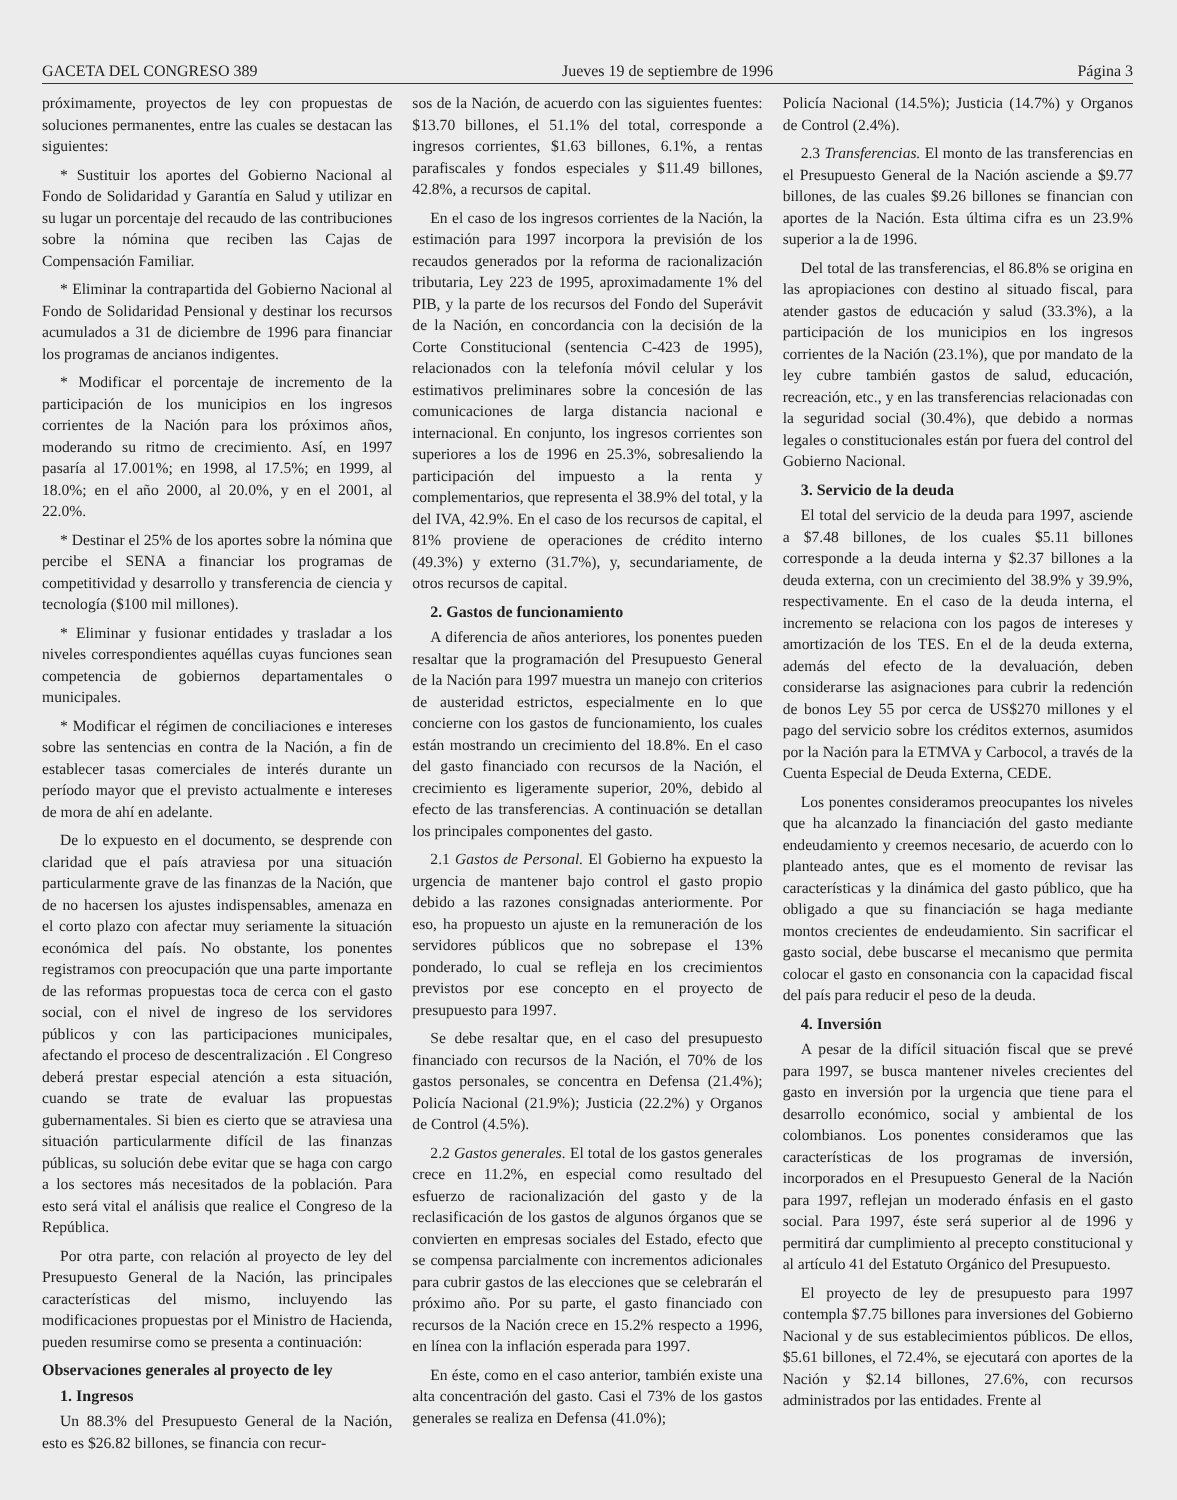GACETA DEL CONGRESO 389 Jueves 19 de septiembre de 1996 Página 3
próximamente, proyectos de ley con propuestas de soluciones permanentes, entre las cuales se destacan las siguientes:
* Sustituir los aportes del Gobierno Nacional al Fondo de Solidaridad y Garantía en Salud y utilizar en su lugar un porcentaje del recaudo de las contribuciones sobre la nómina que reciben las Cajas de Compensación Familiar.
* Eliminar la contrapartida del Gobierno Nacional al Fondo de Solidaridad Pensional y destinar los recursos acumulados a 31 de diciembre de 1996 para financiar los programas de ancianos indigentes.
* Modificar el porcentaje de incremento de la participación de los municipios en los ingresos corrientes de la Nación para los próximos años, moderando su ritmo de crecimiento. Así, en 1997 pasaría al 17.001%; en 1998, al 17.5%; en 1999, al 18.0%; en el año 2000, al 20.0%, y en el 2001, al 22.0%.
* Destinar el 25% de los aportes sobre la nómina que percibe el SENA a financiar los programas de competitividad y desarrollo y transferencia de ciencia y tecnología ($100 mil millones).
* Eliminar y fusionar entidades y trasladar a los niveles correspondientes aquéllas cuyas funciones sean competencia de gobiernos departamentales o municipales.
* Modificar el régimen de conciliaciones e intereses sobre las sentencias en contra de la Nación, a fin de establecer tasas comerciales de interés durante un período mayor que el previsto actualmente e intereses de mora de ahí en adelante.
De lo expuesto en el documento, se desprende con claridad que el país atraviesa por una situación particularmente grave de las finanzas de la Nación, que de no hacersen los ajustes indispensables, amenaza en el corto plazo con afectar muy seriamente la situación económica del país. No obstante, los ponentes registramos con preocupación que una parte importante de las reformas propuestas toca de cerca con el gasto social, con el nivel de ingreso de los servidores públicos y con las participaciones municipales, afectando el proceso de descentralización . El Congreso deberá prestar especial atención a esta situación, cuando se trate de evaluar las propuestas gubernamentales. Si bien es cierto que se atraviesa una situación particularmente difícil de las finanzas públicas, su solución debe evitar que se haga con cargo a los sectores más necesitados de la población. Para esto será vital el análisis que realice el Congreso de la República.
Por otra parte, con relación al proyecto de ley del Presupuesto General de la Nación, las principales características del mismo, incluyendo las modificaciones propuestas por el Ministro de Hacienda, pueden resumirse como se presenta a continuación:
Observaciones generales al proyecto de ley
1. Ingresos
Un 88.3% del Presupuesto General de la Nación, esto es $26.82 billones, se financia con recur-
sos de la Nación, de acuerdo con las siguientes fuentes: $13.70 billones, el 51.1% del total, corresponde a ingresos corrientes, $1.63 billones, 6.1%, a rentas parafiscales y fondos especiales y $11.49 billones, 42.8%, a recursos de capital.
En el caso de los ingresos corrientes de la Nación, la estimación para 1997 incorpora la previsión de los recaudos generados por la reforma de racionalización tributaria, Ley 223 de 1995, aproximadamente 1% del PIB, y la parte de los recursos del Fondo del Superávit de la Nación, en concordancia con la decisión de la Corte Constitucional (sentencia C-423 de 1995), relacionados con la telefonía móvil celular y los estimativos preliminares sobre la concesión de las comunicaciones de larga distancia nacional e internacional. En conjunto, los ingresos corrientes son superiores a los de 1996 en 25.3%, sobresaliendo la participación del impuesto a la renta y complementarios, que representa el 38.9% del total, y la del IVA, 42.9%. En el caso de los recursos de capital, el 81% proviene de operaciones de crédito interno (49.3%) y externo (31.7%), y, secundariamente, de otros recursos de capital.
2. Gastos de funcionamiento
A diferencia de años anteriores, los ponentes pueden resaltar que la programación del Presupuesto General de la Nación para 1997 muestra un manejo con criterios de austeridad estrictos, especialmente en lo que concierne con los gastos de funcionamiento, los cuales están mostrando un crecimiento del 18.8%. En el caso del gasto financiado con recursos de la Nación, el crecimiento es ligeramente superior, 20%, debido al efecto de las transferencias. A continuación se detallan los principales componentes del gasto.
2.1 Gastos de Personal. El Gobierno ha expuesto la urgencia de mantener bajo control el gasto propio debido a las razones consignadas anteriormente. Por eso, ha propuesto un ajuste en la remuneración de los servidores públicos que no sobrepase el 13% ponderado, lo cual se refleja en los crecimientos previstos por ese concepto en el proyecto de presupuesto para 1997.
Se debe resaltar que, en el caso del presupuesto financiado con recursos de la Nación, el 70% de los gastos personales, se concentra en Defensa (21.4%); Policía Nacional (21.9%); Justicia (22.2%) y Organos de Control (4.5%).
2.2 Gastos generales. El total de los gastos generales crece en 11.2%, en especial como resultado del esfuerzo de racionalización del gasto y de la reclasificación de los gastos de algunos órganos que se convierten en empresas sociales del Estado, efecto que se compensa parcialmente con incrementos adicionales para cubrir gastos de las elecciones que se celebrarán el próximo año. Por su parte, el gasto financiado con recursos de la Nación crece en 15.2% respecto a 1996, en línea con la inflación esperada para 1997.
En éste, como en el caso anterior, también existe una alta concentración del gasto. Casi el 73% de los gastos generales se realiza en Defensa (41.0%);
Policía Nacional (14.5%); Justicia (14.7%) y Organos de Control (2.4%).
2.3 Transferencias. El monto de las transferencias en el Presupuesto General de la Nación asciende a $9.77 billones, de las cuales $9.26 billones se financian con aportes de la Nación. Esta última cifra es un 23.9% superior a la de 1996.
Del total de las transferencias, el 86.8% se origina en las apropiaciones con destino al situado fiscal, para atender gastos de educación y salud (33.3%), a la participación de los municipios en los ingresos corrientes de la Nación (23.1%), que por mandato de la ley cubre también gastos de salud, educación, recreación, etc., y en las transferencias relacionadas con la seguridad social (30.4%), que debido a normas legales o constitucionales están por fuera del control del Gobierno Nacional.
3. Servicio de la deuda
El total del servicio de la deuda para 1997, asciende a $7.48 billones, de los cuales $5.11 billones corresponde a la deuda interna y $2.37 billones a la deuda externa, con un crecimiento del 38.9% y 39.9%, respectivamente. En el caso de la deuda interna, el incremento se relaciona con los pagos de intereses y amortización de los TES. En el de la deuda externa, además del efecto de la devaluación, deben considerarse las asignaciones para cubrir la redención de bonos Ley 55 por cerca de US$270 millones y el pago del servicio sobre los créditos externos, asumidos por la Nación para la ETMVA y Carbocol, a través de la Cuenta Especial de Deuda Externa, CEDE.
Los ponentes consideramos preocupantes los niveles que ha alcanzado la financiación del gasto mediante endeudamiento y creemos necesario, de acuerdo con lo planteado antes, que es el momento de revisar las características y la dinámica del gasto público, que ha obligado a que su financiación se haga mediante montos crecientes de endeudamiento. Sin sacrificar el gasto social, debe buscarse el mecanismo que permita colocar el gasto en consonancia con la capacidad fiscal del país para reducir el peso de la deuda.
4. Inversión
A pesar de la difícil situación fiscal que se prevé para 1997, se busca mantener niveles crecientes del gasto en inversión por la urgencia que tiene para el desarrollo económico, social y ambiental de los colombianos. Los ponentes consideramos que las características de los programas de inversión, incorporados en el Presupuesto General de la Nación para 1997, reflejan un moderado énfasis en el gasto social. Para 1997, éste será superior al de 1996 y permitirá dar cumplimiento al precepto constitucional y al artículo 41 del Estatuto Orgánico del Presupuesto.
El proyecto de ley de presupuesto para 1997 contempla $7.75 billones para inversiones del Gobierno Nacional y de sus establecimientos públicos. De ellos, $5.61 billones, el 72.4%, se ejecutará con aportes de la Nación y $2.14 billones, 27.6%, con recursos administrados por las entidades. Frente al